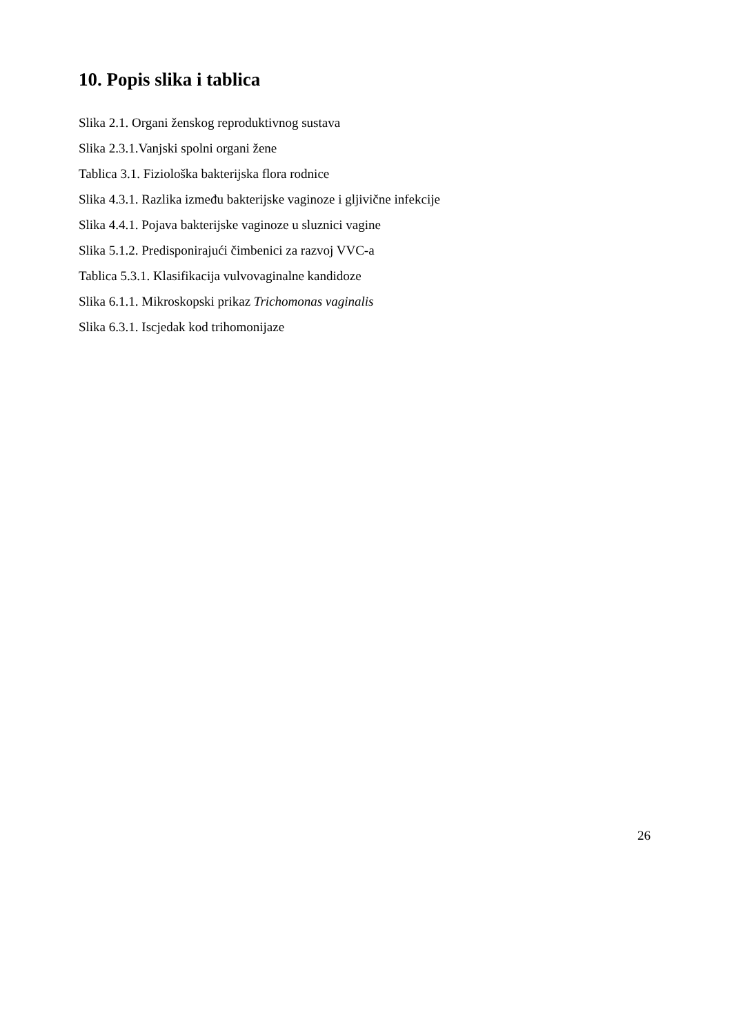10. Popis slika i tablica
Slika 2.1. Organi ženskog reproduktivnog sustava
Slika 2.3.1.Vanjski spolni organi žene
Tablica 3.1. Fiziološka bakterijska flora rodnice
Slika 4.3.1. Razlika između bakterijske vaginoze i gljivične infekcije
Slika 4.4.1. Pojava bakterijske vaginoze u sluznici vagine
Slika 5.1.2. Predisponirajući čimbenici za razvoj VVC-a
Tablica 5.3.1. Klasifikacija vulvovaginalne kandidoze
Slika 6.1.1. Mikroskopski prikaz Trichomonas vaginalis
Slika 6.3.1. Iscjedak kod trihomonijaze
26